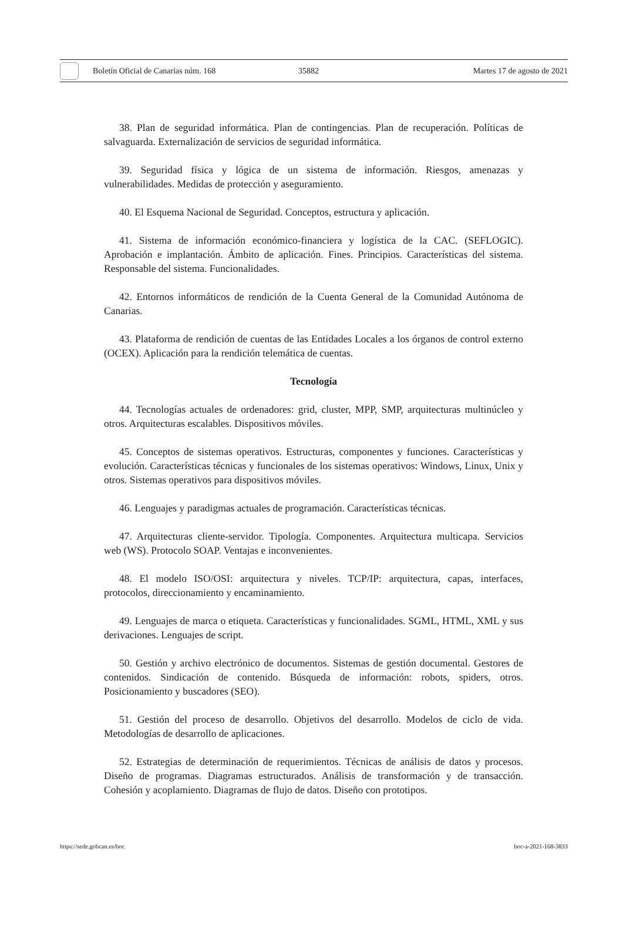Boletín Oficial de Canarias núm. 168 35882 Martes 17 de agosto de 2021
38. Plan de seguridad informática. Plan de contingencias. Plan de recuperación. Políticas de salvaguarda. Externalización de servicios de seguridad informática.
39. Seguridad física y lógica de un sistema de información. Riesgos, amenazas y vulnerabilidades. Medidas de protección y aseguramiento.
40. El Esquema Nacional de Seguridad. Conceptos, estructura y aplicación.
41. Sistema de información económico-financiera y logística de la CAC. (SEFLOGIC). Aprobación e implantación. Ámbito de aplicación. Fines. Principios. Características del sistema. Responsable del sistema. Funcionalidades.
42. Entornos informáticos de rendición de la Cuenta General de la Comunidad Autónoma de Canarias.
43. Plataforma de rendición de cuentas de las Entidades Locales a los órganos de control externo (OCEX). Aplicación para la rendición telemática de cuentas.
Tecnología
44. Tecnologías actuales de ordenadores: grid, cluster, MPP, SMP, arquitecturas multinúcleo y otros. Arquitecturas escalables. Dispositivos móviles.
45. Conceptos de sistemas operativos. Estructuras, componentes y funciones. Características y evolución. Características técnicas y funcionales de los sistemas operativos: Windows, Linux, Unix y otros. Sistemas operativos para dispositivos móviles.
46. Lenguajes y paradigmas actuales de programación. Características técnicas.
47. Arquitecturas cliente-servidor. Tipología. Componentes. Arquitectura multicapa. Servicios web (WS). Protocolo SOAP. Ventajas e inconvenientes.
48. El modelo ISO/OSI: arquitectura y niveles. TCP/IP: arquitectura, capas, interfaces, protocolos, direccionamiento y encaminamiento.
49. Lenguajes de marca o etiqueta. Características y funcionalidades. SGML, HTML, XML y sus derivaciones. Lenguajes de script.
50. Gestión y archivo electrónico de documentos. Sistemas de gestión documental. Gestores de contenidos. Sindicación de contenido. Búsqueda de información: robots, spiders, otros. Posicionamiento y buscadores (SEO).
51. Gestión del proceso de desarrollo. Objetivos del desarrollo. Modelos de ciclo de vida. Metodologías de desarrollo de aplicaciones.
52. Estrategias de determinación de requerimientos. Técnicas de análisis de datos y procesos. Diseño de programas. Diagramas estructurados. Análisis de transformación y de transacción. Cohesión y acoplamiento. Diagramas de flujo de datos. Diseño con prototipos.
https://sede.gobcan.es/boc boc-a-2021-168-3833